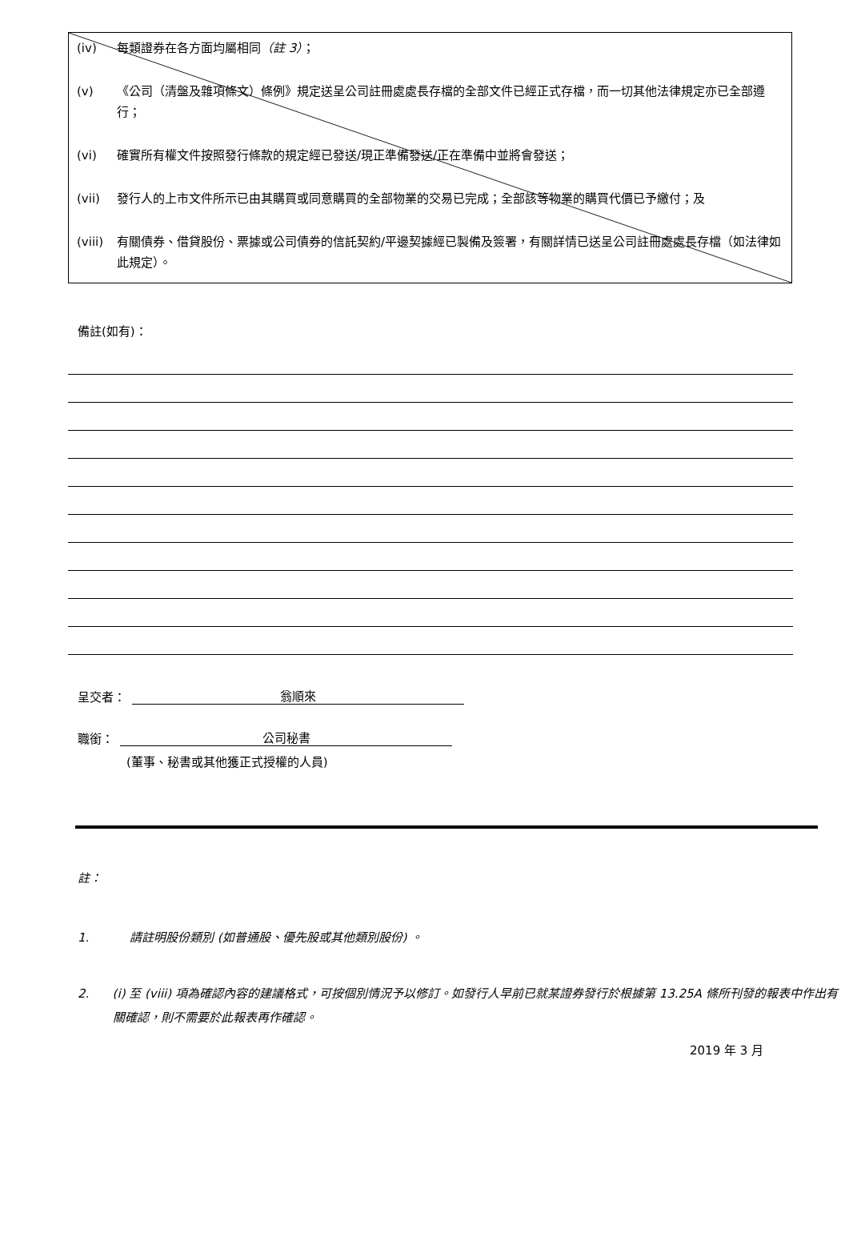(iv) 每類證券在各方面均屬相同（註 3）；
(v) 《公司（清盤及雜項條文）條例》規定送呈公司註冊處處長存檔的全部文件已經正式存檔，而一切其他法律規定亦已全部遵行；
(vi) 確實所有權文件按照發行條款的規定經已發送/現正準備發送/正在準備中並將會發送；
(vii) 發行人的上市文件所示已由其購買或同意購買的全部物業的交易已完成；全部該等物業的購買代價已予繳付；及
(viii) 有關債券、借貸股份、票據或公司債券的信託契約/平邊契據經已製備及簽署，有關詳情已送呈公司註冊處處長存檔（如法律如此規定）。
備註(如有)：
呈交者： 翁順來
職銜： 公司秘書
(董事、秘書或其他獲正式授權的人員)
註：
1. 請註明股份類別 (如普通股、優先股或其他類別股份) 。
2. (i) 至 (viii) 項為確認內容的建議格式，可按個別情況予以修訂。如發行人早前已就某證券發行於根據第 13.25A 條所刊發的報表中作出有關確認，則不需要於此報表再作確認。
2019 年 3 月